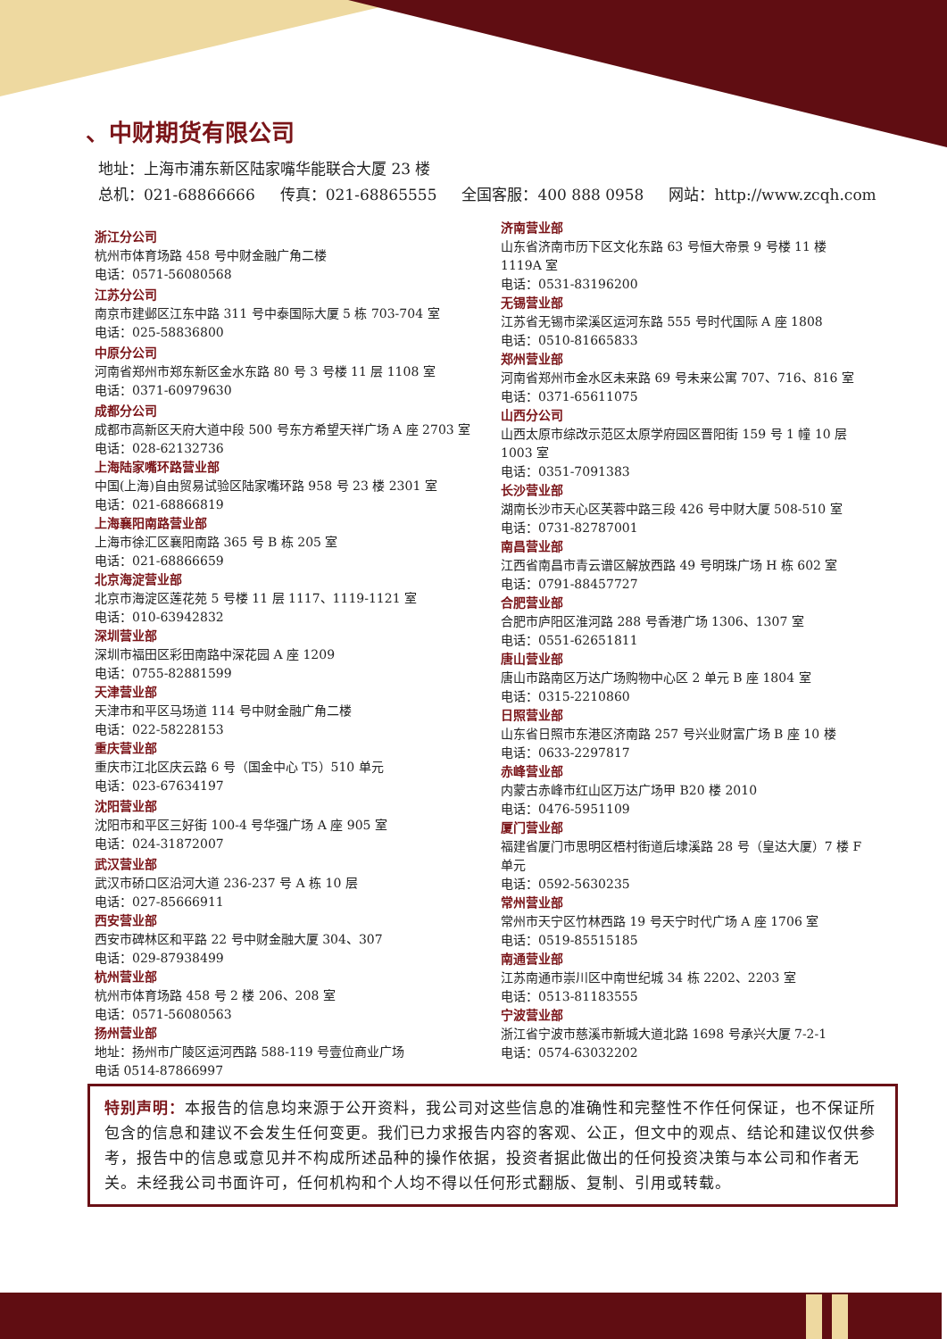、中财期货有限公司
地址：上海市浦东新区陆家嘴华能联合大厦 23 楼
总机：021-68866666 传真：021-68865555 全国客服：400 888 0958 网站：http://www.zcqh.com
浙江分公司
杭州市体育场路 458 号中财金融广角二楼
电话：0571-56080568
江苏分公司
南京市建邺区江东中路 311 号中泰国际大厦 5 栋 703-704 室
电话：025-58836800
中原分公司
河南省郑州市郑东新区金水东路 80 号 3 号楼 11 层 1108 室
电话：0371-60979630
成都分公司
成都市高新区天府大道中段 500 号东方希望天祥广场 A 座 2703 室
电话：028-62132736
上海陆家嘴环路营业部
中国(上海)自由贸易试验区陆家嘴环路 958 号 23 楼 2301 室
电话：021-68866819
上海襄阳南路营业部
上海市徐汇区襄阳南路 365 号 B 栋 205 室
电话：021-68866659
北京海淀营业部
北京市海淀区莲花苑 5 号楼 11 层 1117、1119-1121 室
电话：010-63942832
深圳营业部
深圳市福田区彩田南路中深花园 A 座 1209
电话：0755-82881599
天津营业部
天津市和平区马场道 114 号中财金融广角二楼
电话：022-58228153
重庆营业部
重庆市江北区庆云路 6 号（国金中心 T5）510 单元
电话：023-67634197
沈阳营业部
沈阳市和平区三好街 100-4 号华强广场 A 座 905 室
电话：024-31872007
武汉营业部
武汉市硚口区沿河大道 236-237 号 A 栋 10 层
电话：027-85666911
西安营业部
西安市碑林区和平路 22 号中财金融大厦 304、307
电话：029-87938499
杭州营业部
杭州市体育场路 458 号 2 楼 206、208 室
电话：0571-56080563
扬州营业部
地址：扬州市广陵区运河西路 588-119 号壹位商业广场
电话 0514-87866997
济南营业部
山东省济南市历下区文化东路 63 号恒大帝景 9 号楼 11 楼 1119A 室
电话：0531-83196200
无锡营业部
江苏省无锡市梁溪区运河东路 555 号时代国际 A 座 1808
电话：0510-81665833
郑州营业部
河南省郑州市金水区未来路 69 号未来公寓 707、716、816 室
电话：0371-65611075
山西分公司
山西太原市综改示范区太原学府园区晋阳街 159 号 1 幢 10 层 1003 室
电话：0351-7091383
长沙营业部
湖南长沙市天心区芙蓉中路三段 426 号中财大厦 508-510 室
电话：0731-82787001
南昌营业部
江西省南昌市青云谱区解放西路 49 号明珠广场 H 栋 602 室
电话：0791-88457727
合肥营业部
合肥市庐阳区淮河路 288 号香港广场 1306、1307 室
电话：0551-62651811
唐山营业部
唐山市路南区万达广场购物中心区 2 单元 B 座 1804 室
电话：0315-2210860
日照营业部
山东省日照市东港区济南路 257 号兴业财富广场 B 座 10 楼
电话：0633-2297817
赤峰营业部
内蒙古赤峰市红山区万达广场甲 B20 楼 2010
电话：0476-5951109
厦门营业部
福建省厦门市思明区梧村街道后埭溪路 28 号（皇达大厦）7 楼 F 单元
电话：0592-5630235
常州营业部
常州市天宁区竹林西路 19 号天宁时代广场 A 座 1706 室
电话：0519-85515185
南通营业部
江苏南通市崇川区中南世纪城 34 栋 2202、2203 室
电话：0513-81183555
宁波营业部
浙江省宁波市慈溪市新城大道北路 1698 号承兴大厦 7-2-1
电话：0574-63032202
特别声明：本报告的信息均来源于公开资料，我公司对这些信息的准确性和完整性不作任何保证，也不保证所包含的信息和建议不会发生任何变更。我们已力求报告内容的客观、公正，但文中的观点、结论和建议仅供参考，报告中的信息或意见并不构成所述品种的操作依据，投资者据此做出的任何投资决策与本公司和作者无关。未经我公司书面许可，任何机构和个人均不得以任何形式翻版、复制、引用或转载。